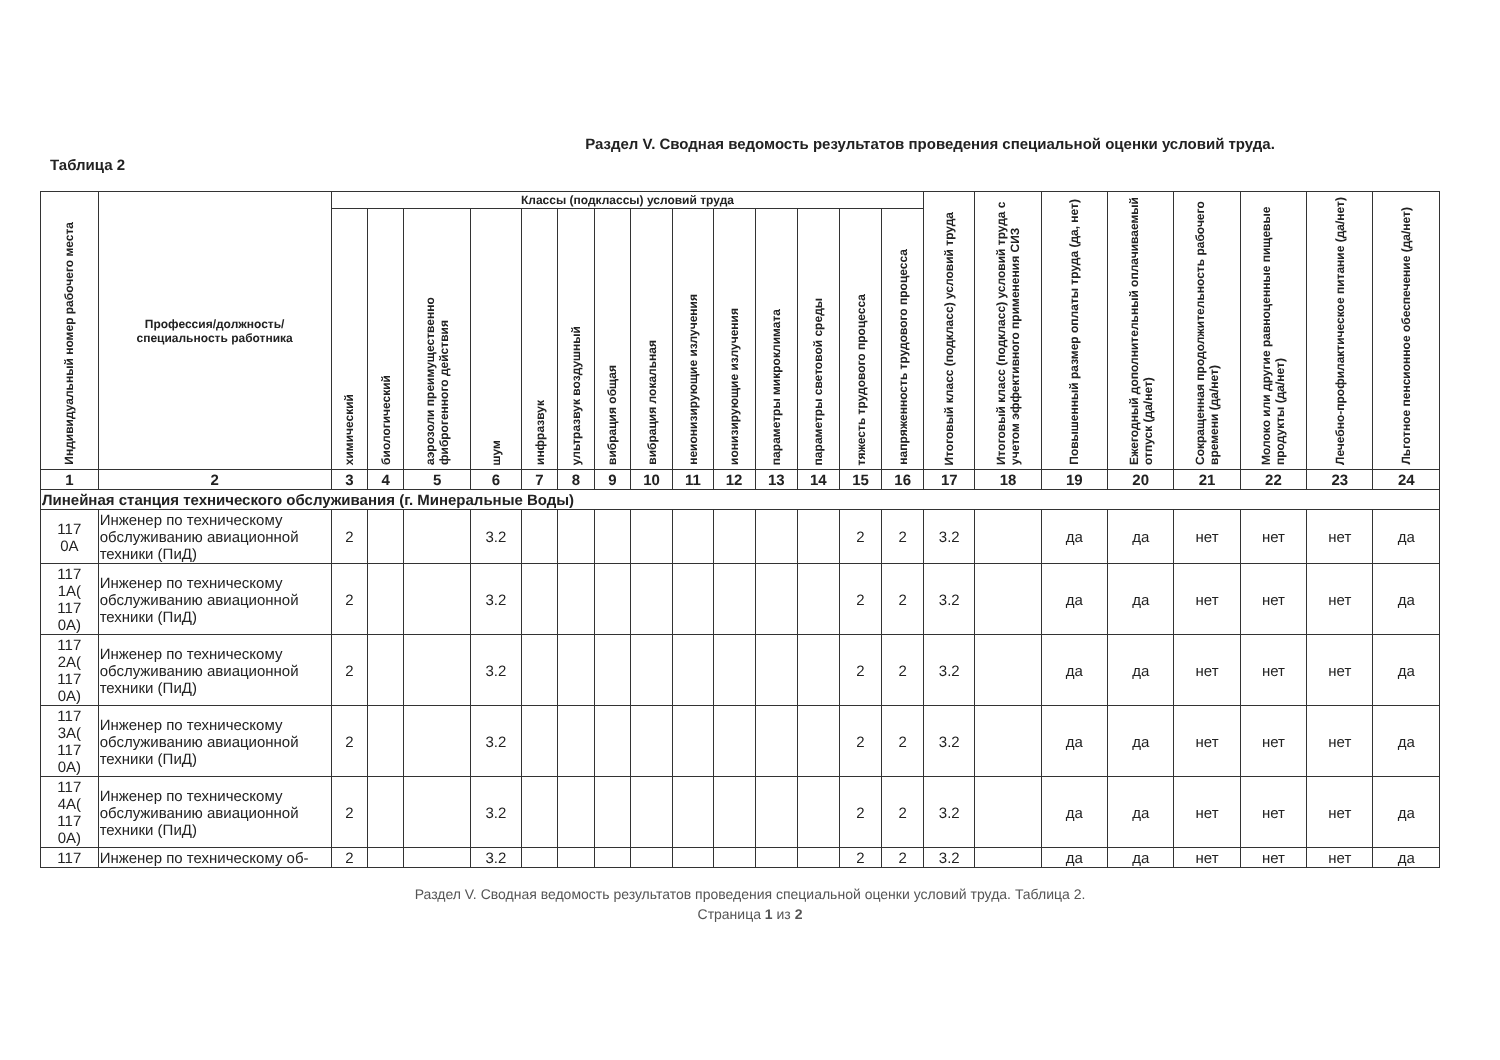Раздел V. Сводная ведомость результатов проведения специальной оценки условий труда.
Таблица 2
| Индивидуальный номер рабочего места | Профессия/должность/ специальность работника | Классы (подклассы) условий труда | | | | | | | | | | | | | | Итоговый класс (подкласс) условий труда | Итоговый класс (подкласс) условий труда с учетом эффективного применения СИЗ | Повышенный размер оплаты труда (да, нет) | Ежегодный дополнительный оплачиваемый отпуск (да/нет) | Сокращенная продолжительность рабочего времени (да/нет) | Молоко или другие равноценные пищевые продукты (да/нет) | Лечебно-профилактическое питание (да/нет) | Льготное пенсионное обеспечение (да/нет) |
| --- | --- | --- | --- | --- | --- | --- | --- | --- | --- | --- | --- | --- | --- | --- | --- | --- | --- | --- | --- | --- | --- | --- | --- |
| | | химический | биологический | аэрозоли преимущественно фиброгенного действия | шум | инфразвук | ультразвук воздушный | вибрация общая | вибрация локальная | неионизирующие излучения | ионизирующие излучения | параметры микроклимата | параметры световой среды | тяжесть трудового процесса | напряженность трудового процесса | | | | | | | | |
| 1 | 2 | 3 | 4 | 5 | 6 | 7 | 8 | 9 | 10 | 11 | 12 | 13 | 14 | 15 | 16 | 17 | 18 | 19 | 20 | 21 | 22 | 23 | 24 |
| Линейная станция технического обслуживания (г. Минеральные Воды) | | | | | | | | | | | | | | | | | | | | | | | |
| 117 0А | Инженер по техническому обслуживанию авиационной техники (ПиД) | 2 | | | 3.2 | | | | | | | | | 2 | 2 | 3.2 | | да | да | нет | нет | нет | да |
| 117 1А( 117 0А) | Инженер по техническому обслуживанию авиационной техники (ПиД) | 2 | | | 3.2 | | | | | | | | | 2 | 2 | 3.2 | | да | да | нет | нет | нет | да |
| 117 2А( 117 0А) | Инженер по техническому обслуживанию авиационной техники (ПиД) | 2 | | | 3.2 | | | | | | | | | 2 | 2 | 3.2 | | да | да | нет | нет | нет | да |
| 117 3А( 117 0А) | Инженер по техническому обслуживанию авиационной техники (ПиД) | 2 | | | 3.2 | | | | | | | | | 2 | 2 | 3.2 | | да | да | нет | нет | нет | да |
| 117 4А( 117 0А) | Инженер по техническому обслуживанию авиационной техники (ПиД) | 2 | | | 3.2 | | | | | | | | | 2 | 2 | 3.2 | | да | да | нет | нет | нет | да |
| 117 | Инженер по техническому об- | 2 | | | 3.2 | | | | | | | | | 2 | 2 | 3.2 | | да | да | нет | нет | нет | да |
Раздел V. Сводная ведомость результатов проведения специальной оценки условий труда. Таблица 2.
Страница 1 из 2